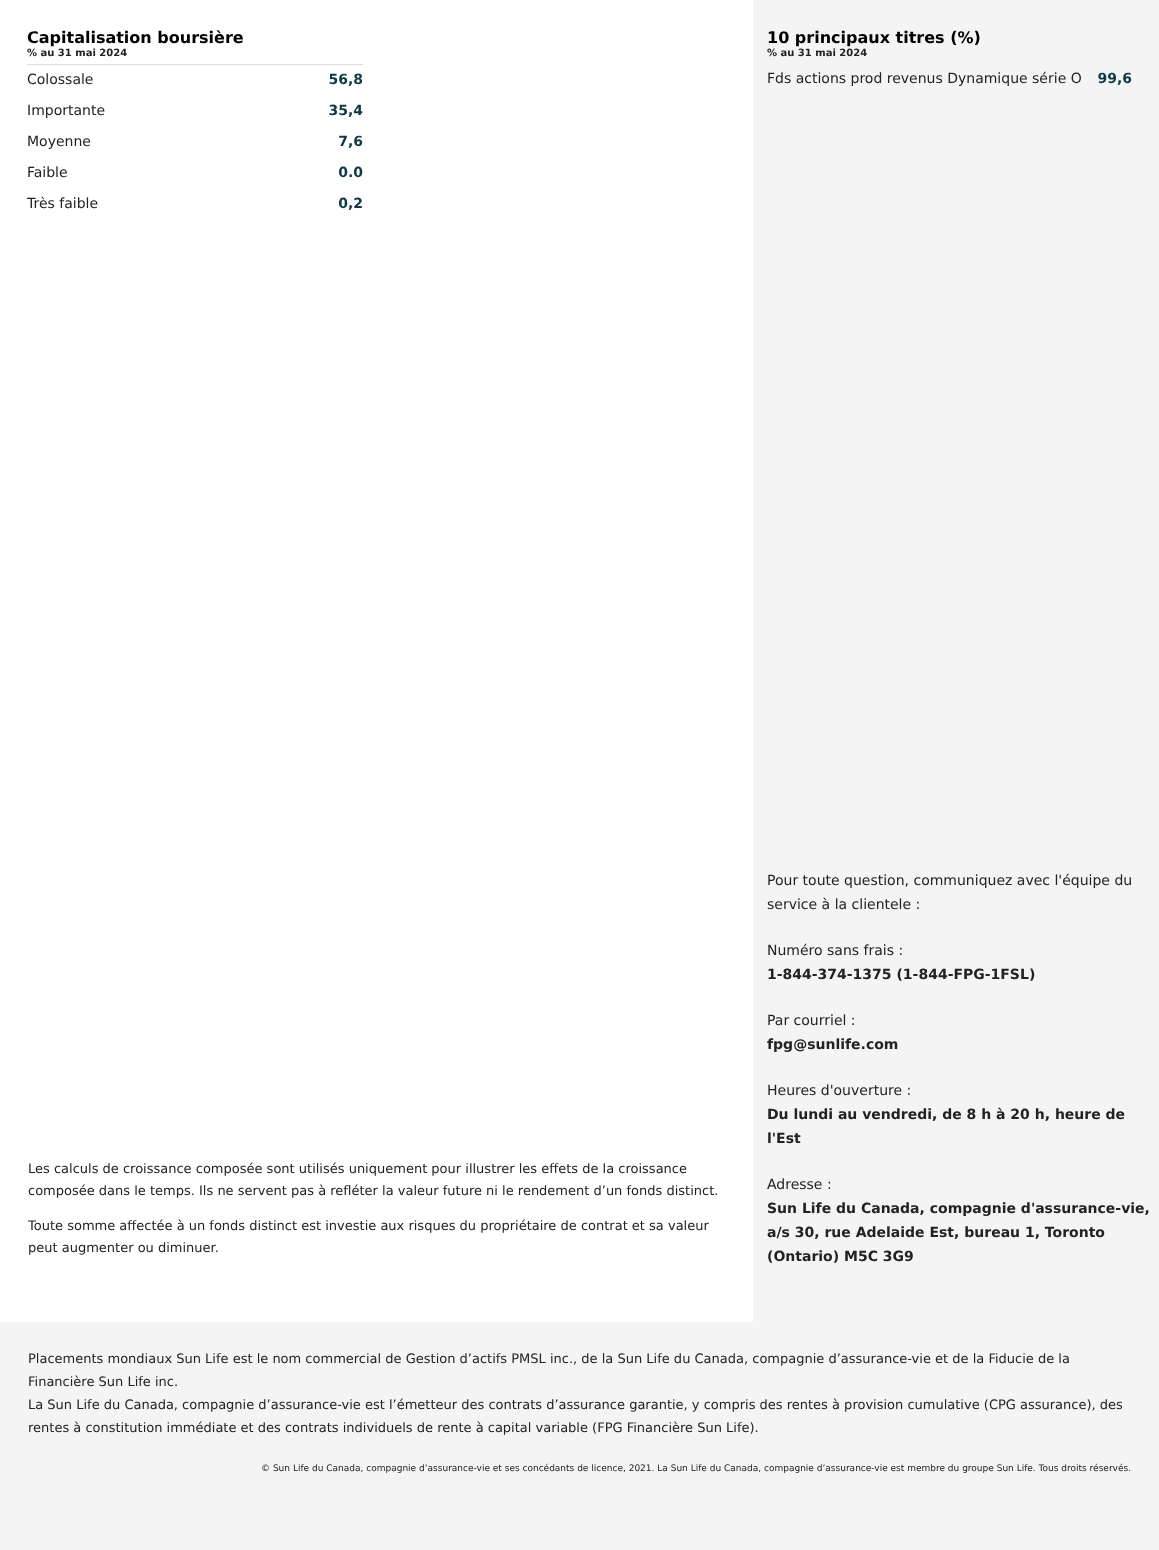Capitalisation boursière
% au 31 mai 2024
| Colossale | 56,8 |
| Importante | 35,4 |
| Moyenne | 7,6 |
| Faible | 0.0 |
| Très faible | 0,2 |
Les calculs de croissance composée sont utilisés uniquement pour illustrer les effets de la croissance composée dans le temps. Ils ne servent pas à refléter la valeur future ni le rendement d’un fonds distinct.
Toute somme affectée à un fonds distinct est investie aux risques du propriétaire de contrat et sa valeur peut augmenter ou diminuer.
10 principaux titres (%)
% au 31 mai 2024
| Fds actions prod revenus Dynamique série O | 99,6 |
Pour toute question, communiquez avec l'équipe du service à la clientele :
Numéro sans frais :
1-844-374-1375 (1-844-FPG-1FSL)
Par courriel :
fpg@sunlife.com
Heures d'ouverture :
Du lundi au vendredi, de 8 h à 20 h, heure de l'Est
Adresse :
Sun Life du Canada, compagnie d'assurance-vie, a/s 30, rue Adelaide Est, bureau 1, Toronto (Ontario) M5C 3G9
Placements mondiaux Sun Life est le nom commercial de Gestion d’actifs PMSL inc., de la Sun Life du Canada, compagnie d’assurance-vie et de la Fiducie de la Financière Sun Life inc.
La Sun Life du Canada, compagnie d’assurance-vie est l’émetteur des contrats d’assurance garantie, y compris des rentes à provision cumulative (CPG assurance), des rentes à constitution immédiate et des contrats individuels de rente à capital variable (FPG Financière Sun Life).
© Sun Life du Canada, compagnie d’assurance-vie et ses concédants de licence, 2021. La Sun Life du Canada, compagnie d’assurance-vie est membre du groupe Sun Life. Tous droits réservés.